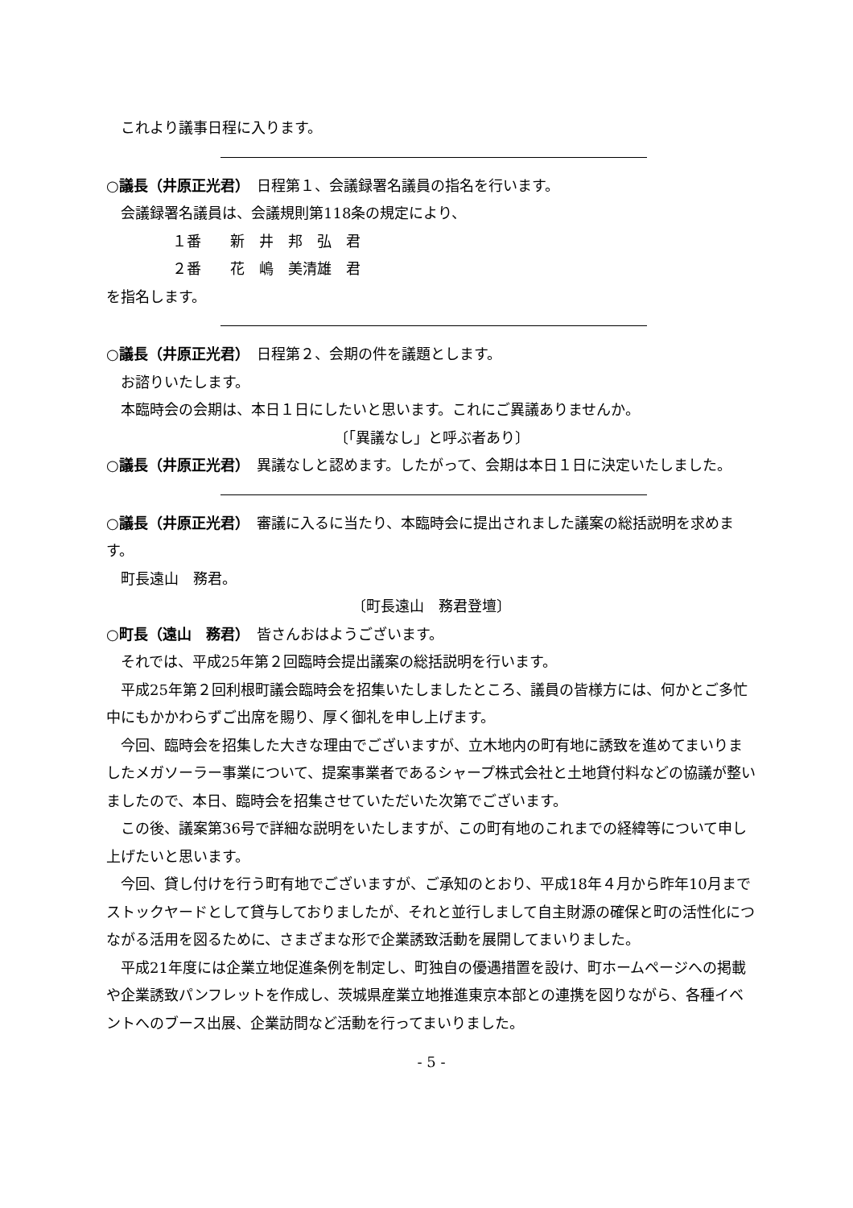これより議事日程に入ります。
○議長（井原正光君）　日程第１、会議録署名議員の指名を行います。
会議録署名議員は、会議規則第118条の規定により、
１番　　新　井　邦　弘　君
２番　　花　嶋　美清雄　君
を指名します。
○議長（井原正光君）　日程第２、会期の件を議題とします。
お諮りいたします。
本臨時会の会期は、本日１日にしたいと思います。これにご異議ありませんか。
〔「異議なし」と呼ぶ者あり〕
○議長（井原正光君）　異議なしと認めます。したがって、会期は本日１日に決定いたしました。
○議長（井原正光君）　審議に入るに当たり、本臨時会に提出されました議案の総括説明を求めます。
町長遠山　務君。
〔町長遠山　務君登壇〕
○町長（遠山　務君）　皆さんおはようございます。
それでは、平成25年第２回臨時会提出議案の総括説明を行います。
平成25年第２回利根町議会臨時会を招集いたしましたところ、議員の皆様方には、何かとご多忙中にもかかわらずご出席を賜り、厚く御礼を申し上げます。
今回、臨時会を招集した大きな理由でございますが、立木地内の町有地に誘致を進めてまいりましたメガソーラー事業について、提案事業者であるシャープ株式会社と土地貸付料などの協議が整いましたので、本日、臨時会を招集させていただいた次第でございます。
この後、議案第36号で詳細な説明をいたしますが、この町有地のこれまでの経緯等について申し上げたいと思います。
今回、貸し付けを行う町有地でございますが、ご承知のとおり、平成18年４月から昨年10月までストックヤードとして貸与しておりましたが、それと並行しまして自主財源の確保と町の活性化につながる活用を図るために、さまざまな形で企業誘致活動を展開してまいりました。
平成21年度には企業立地促進条例を制定し、町独自の優遇措置を設け、町ホームページへの掲載や企業誘致パンフレットを作成し、茨城県産業立地推進東京本部との連携を図りながら、各種イベントへのブース出展、企業訪問など活動を行ってまいりました。
- 5 -